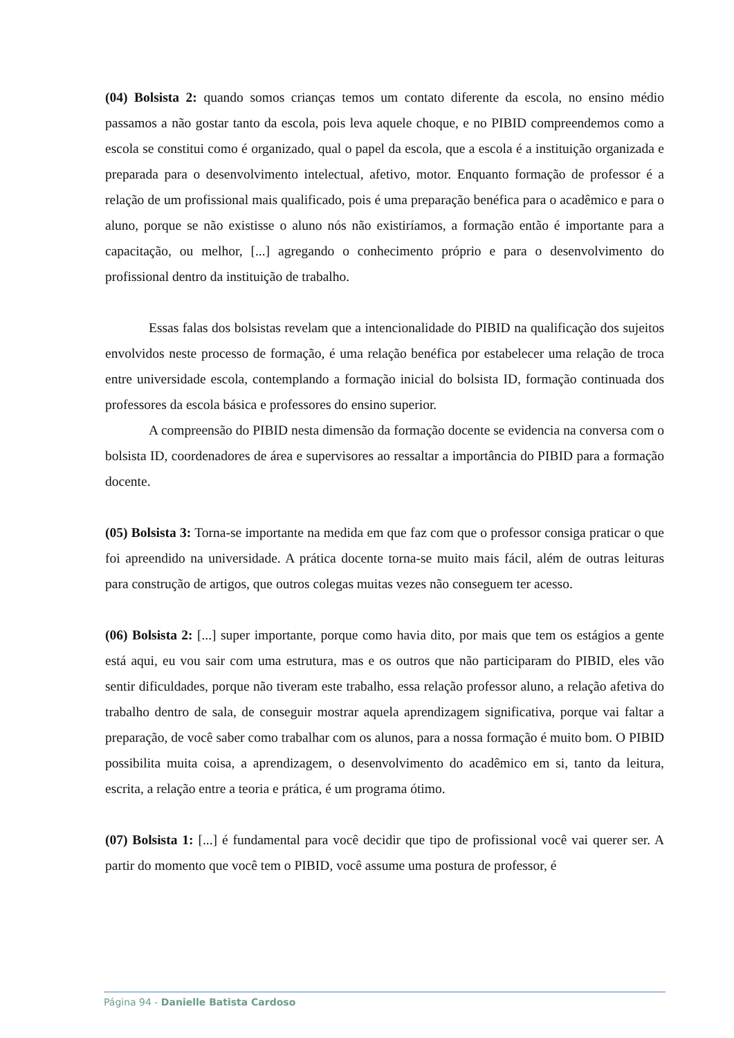(04) Bolsista 2: quando somos crianças temos um contato diferente da escola, no ensino médio passamos a não gostar tanto da escola, pois leva aquele choque, e no PIBID compreendemos como a escola se constitui como é organizado, qual o papel da escola, que a escola é a instituição organizada e preparada para o desenvolvimento intelectual, afetivo, motor. Enquanto formação de professor é a relação de um profissional mais qualificado, pois é uma preparação benéfica para o acadêmico e para o aluno, porque se não existisse o aluno nós não existiríamos, a formação então é importante para a capacitação, ou melhor, [...] agregando o conhecimento próprio e para o desenvolvimento do profissional dentro da instituição de trabalho.
Essas falas dos bolsistas revelam que a intencionalidade do PIBID na qualificação dos sujeitos envolvidos neste processo de formação, é uma relação benéfica por estabelecer uma relação de troca entre universidade escola, contemplando a formação inicial do bolsista ID, formação continuada dos professores da escola básica e professores do ensino superior.
A compreensão do PIBID nesta dimensão da formação docente se evidencia na conversa com o bolsista ID, coordenadores de área e supervisores ao ressaltar a importância do PIBID para a formação docente.
(05) Bolsista 3: Torna-se importante na medida em que faz com que o professor consiga praticar o que foi apreendido na universidade. A prática docente torna-se muito mais fácil, além de outras leituras para construção de artigos, que outros colegas muitas vezes não conseguem ter acesso.
(06) Bolsista 2: [...] super importante, porque como havia dito, por mais que tem os estágios a gente está aqui, eu vou sair com uma estrutura, mas e os outros que não participaram do PIBID, eles vão sentir dificuldades, porque não tiveram este trabalho, essa relação professor aluno, a relação afetiva do trabalho dentro de sala, de conseguir mostrar aquela aprendizagem significativa, porque vai faltar a preparação, de você saber como trabalhar com os alunos, para a nossa formação é muito bom. O PIBID possibilita muita coisa, a aprendizagem, o desenvolvimento do acadêmico em si, tanto da leitura, escrita, a relação entre a teoria e prática, é um programa ótimo.
(07) Bolsista 1: [...] é fundamental para você decidir que tipo de profissional você vai querer ser. A partir do momento que você tem o PIBID, você assume uma postura de professor, é
Página 94 - Danielle Batista Cardoso